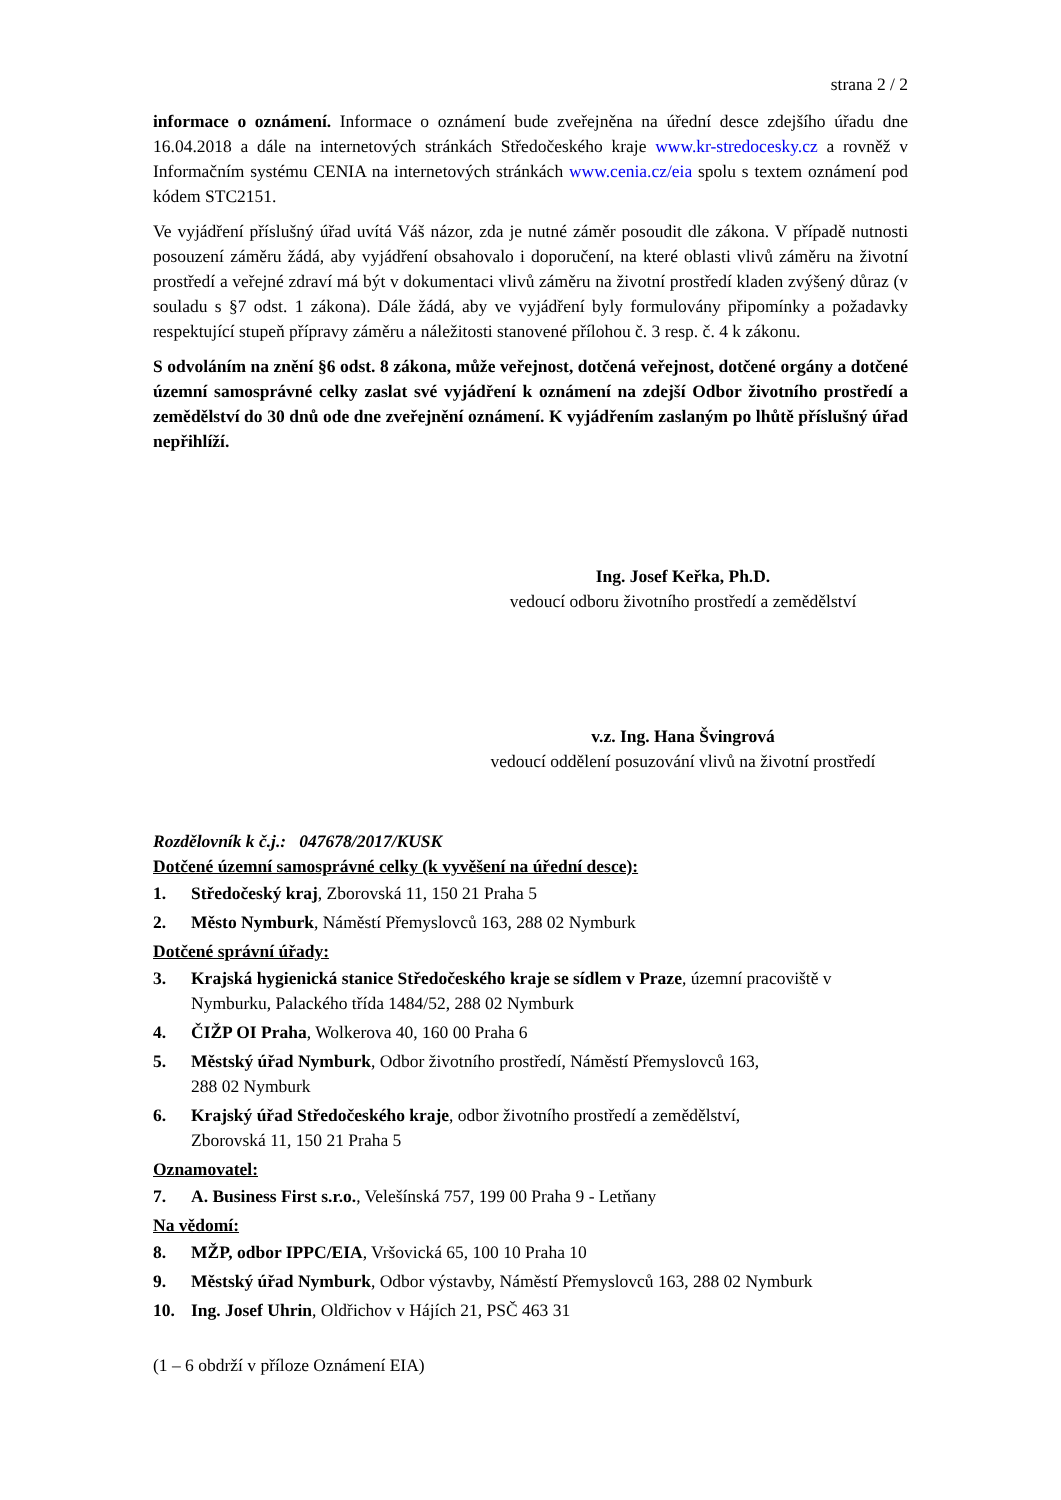strana 2 / 2
informace o oznámení. Informace o oznámení bude zveřejněna na úřední desce zdejšího úřadu dne 16.04.2018 a dále na internetových stránkách Středočeského kraje www.kr-stredocesky.cz a rovněž v Informačním systému CENIA na internetových stránkách www.cenia.cz/eia spolu s textem oznámení pod kódem STC2151.
Ve vyjádření příslušný úřad uvítá Váš názor, zda je nutné záměr posoudit dle zákona. V případě nutnosti posouzení záměru žádá, aby vyjádření obsahovalo i doporučení, na které oblasti vlivů záměru na životní prostředí a veřejné zdraví má být v dokumentaci vlivů záměru na životní prostředí kladen zvýšený důraz (v souladu s §7 odst. 1 zákona). Dále žádá, aby ve vyjádření byly formulovány připomínky a požadavky respektující stupeň přípravy záměru a náležitosti stanovené přílohou č. 3 resp. č. 4 k zákonu.
S odvoláním na znění §6 odst. 8 zákona, může veřejnost, dotčená veřejnost, dotčené orgány a dotčené územní samosprávné celky zaslat své vyjádření k oznámení na zdejší Odbor životního prostředí a zemědělství do 30 dnů ode dne zveřejnění oznámení. K vyjádřením zaslaným po lhůtě příslušný úřad nepřihlíží.
Ing. Josef Keřka, Ph.D.
vedoucí odboru životního prostředí a zemědělství
v.z. Ing. Hana Švingrová
vedoucí oddělení posuzování vlivů na životní prostředí
Rozdělovník k č.j.: 047678/2017/KUSK
Dotčené územní samosprávné celky (k vyvěšení na úřední desce):
1. Středočeský kraj, Zborovská 11, 150 21 Praha 5
2. Město Nymburk, Náměstí Přemyslovců 163, 288 02 Nymburk
Dotčené správní úřady:
3. Krajská hygienická stanice Středočeského kraje se sídlem v Praze, územní pracoviště v Nymburku, Palackého třída 1484/52, 288 02 Nymburk
4. ČIŽP OI Praha, Wolkerova 40, 160 00 Praha 6
5. Městský úřad Nymburk, Odbor životního prostředí, Náměstí Přemyslovců 163,
288 02 Nymburk
6. Krajský úřad Středočeského kraje, odbor životního prostředí a zemědělství,
Zborovská 11, 150 21 Praha 5
Oznamovatel:
7. A. Business First s.r.o., Velešínská 757, 199 00 Praha 9 - Letňany
Na vědomí:
8. MŽP, odbor IPPC/EIA, Vršovická 65, 100 10 Praha 10
9. Městský úřad Nymburk, Odbor výstavby, Náměstí Přemyslovců 163, 288 02 Nymburk
10. Ing. Josef Uhrin, Oldřichov v Hájích 21, PSČ 463 31
(1 – 6 obdrží v příloze Oznámení EIA)